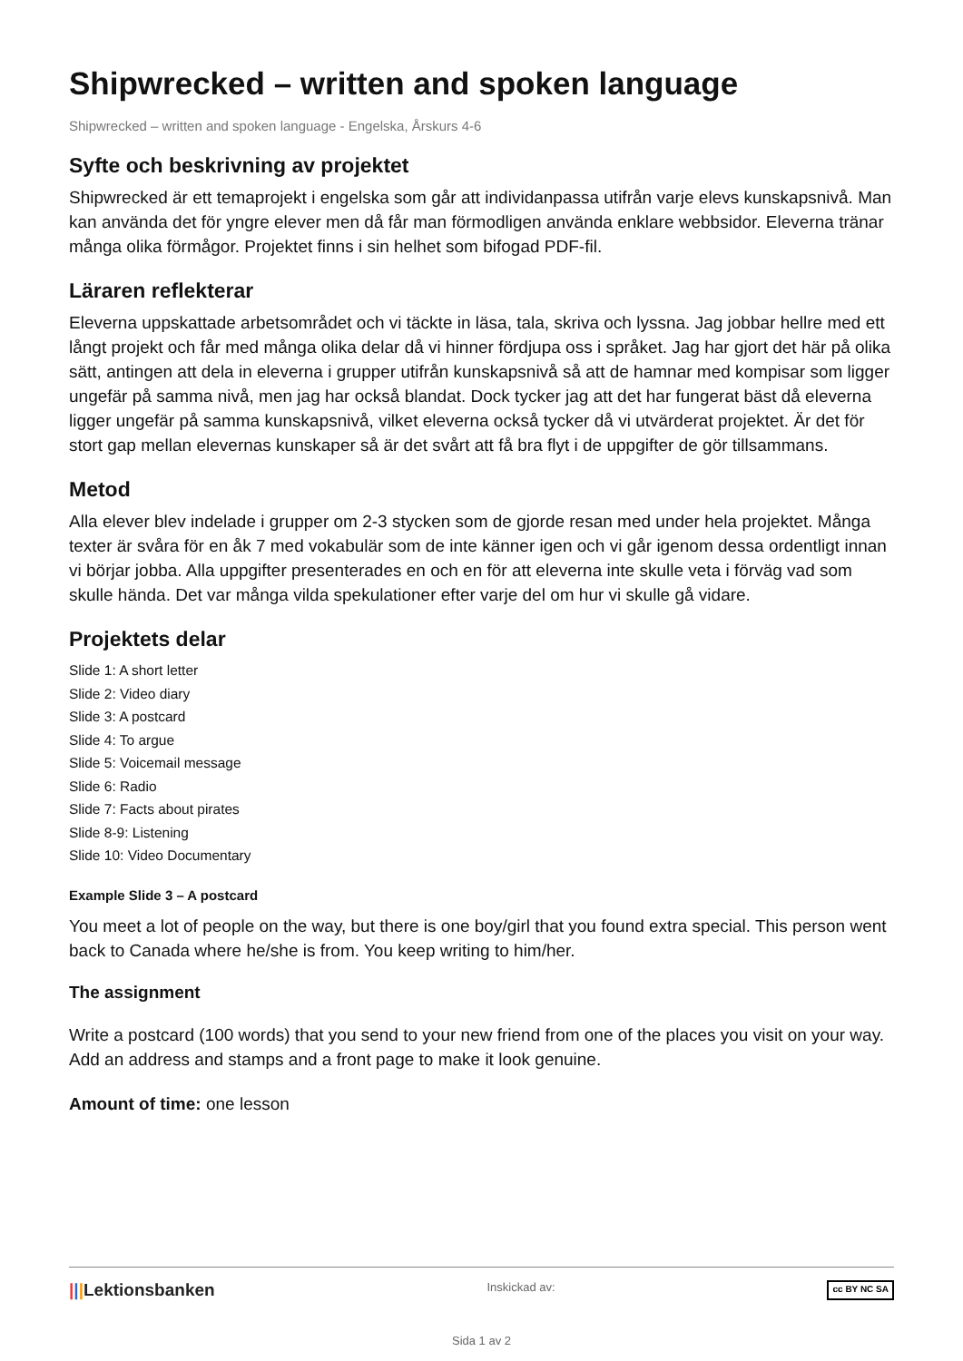Shipwrecked – written and spoken language
Shipwrecked – written and spoken language - Engelska, Årskurs 4-6
Syfte och beskrivning av projektet
Shipwrecked är ett temaprojekt i engelska som går att individanpassa utifrån varje elevs kunskapsnivå. Man kan använda det för yngre elever men då får man förmodligen använda enklare webbsidor. Eleverna tränar många olika förmågor. Projektet finns i sin helhet som bifogad PDF-fil.
Läraren reflekterar
Eleverna uppskattade arbetsområdet och vi täckte in läsa, tala, skriva och lyssna. Jag jobbar hellre med ett långt projekt och får med många olika delar då vi hinner fördjupa oss i språket. Jag har gjort det här på olika sätt, antingen att dela in eleverna i grupper utifrån kunskapsnivå så att de hamnar med kompisar som ligger ungefär på samma nivå, men jag har också blandat. Dock tycker jag att det har fungerat bäst då eleverna ligger ungefär på samma kunskapsnivå, vilket eleverna också tycker då vi utvärderat projektet. Är det för stort gap mellan elevernas kunskaper så är det svårt att få bra flyt i de uppgifter de gör tillsammans.
Metod
Alla elever blev indelade i grupper om 2-3 stycken som de gjorde resan med under hela projektet. Många texter är svåra för en åk 7 med vokabulär som de inte känner igen och vi går igenom dessa ordentligt innan vi börjar jobba. Alla uppgifter presenterades en och en för att eleverna inte skulle veta i förväg vad som skulle hända. Det var många vilda spekulationer efter varje del om hur vi skulle gå vidare.
Projektets delar
Slide 1: A short letter
Slide 2: Video diary
Slide 3: A postcard
Slide 4: To argue
Slide 5: Voicemail message
Slide 6: Radio
Slide 7: Facts about pirates
Slide 8-9: Listening
Slide 10: Video Documentary
Example Slide 3 – A postcard
You meet a lot of people on the way, but there is one boy/girl that you found extra special. This person went back to Canada where he/she is from. You keep writing to him/her.
The assignment
Write a postcard (100 words) that you send to your new friend from one of the places you visit on your way. Add an address and stamps and a front page to make it look genuine.
Amount of time: one lesson
|||Lektionsbanken Inskickad av: cc BY NC SA
Sida 1 av 2